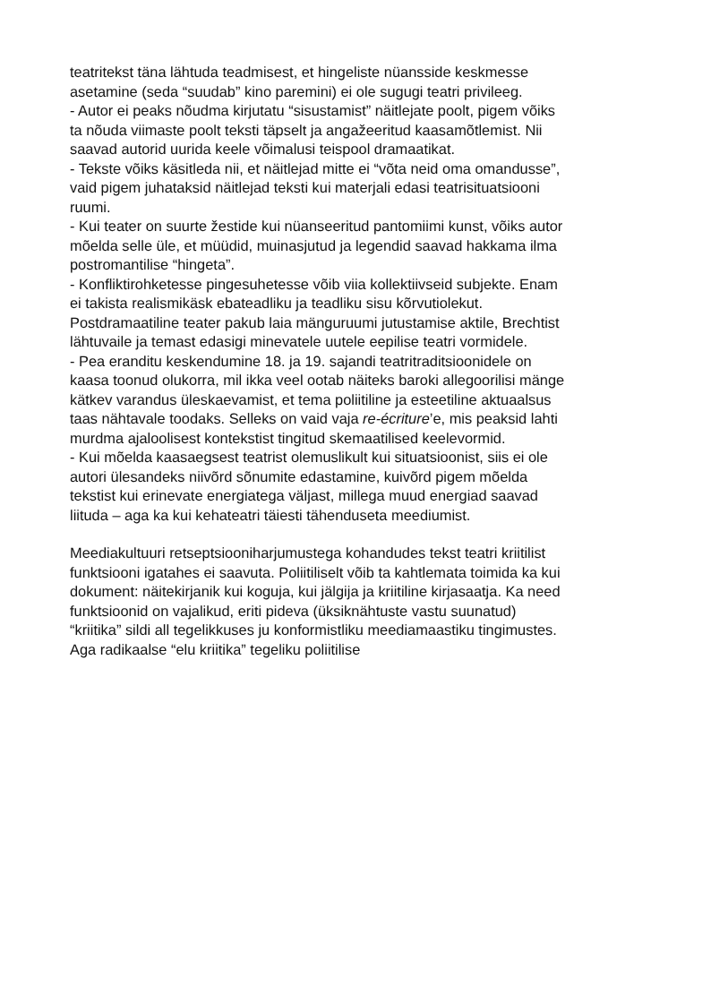teatritekst täna lähtuda teadmisest, et hingeliste nüansside keskmesse asetamine (seda “suudab” kino paremini) ei ole sugugi teatri privileeg.
- Autor ei peaks nõudma kirjutatu “sisustamist” näitlejate poolt, pigem võiks ta nõuda viimaste poolt teksti täpselt ja angažeeritud kaasamõtlemist. Nii saavad autorid uurida keele võimalusi teispool dramaatikat.
- Tekste võiks käsitleda nii, et näitlejad mitte ei “võta neid oma omandusse”, vaid pigem juhataksid näitlejad teksti kui materjali edasi teatrisituatsiooni ruumi.
- Kui teater on suurte žestide kui nüanseeritud pantomiimi kunst, võiks autor mõelda selle üle, et müüdid, muinasjutud ja legendid saavad hakkama ilma postromantilise “hingeta”.
- Konfliktirohketesse pingesuhetesse võib viia kollektiivseid subjekte. Enam ei takista realismikäsk ebateadliku ja teadliku sisu kõrvutiolekut. Postdramaatiline teater pakub laia mänguruumi jutustamise aktile, Brechtist lähtuvaile ja temast edasigi minevatele uutele eepilise teatri vormidele.
- Pea eranditu keskendumine 18. ja 19. sajandi teatritraditsioonidele on kaasa toonud olukorra, mil ikka veel ootab näiteks baroki allegoorilisi mänge kätkev varandus üleskaevamist, et tema poliitiline ja esteetiline aktuaalsus taas nähtavale toodaks. Selleks on vaid vaja re-écriture’e, mis peaksid lahti murdma ajaloolisest kontekstist tingitud skemaatilised keelevormid.
- Kui mõelda kaasaegsest teatrist olemuslikult kui situatsioonist, siis ei ole autori ülesandeks niivõrd sõnumite edastamine, kuivõrd pigem mõelda tekstist kui erinevate energiatega väljast, millega muud energiad saavad liituda – aga ka kui kehateatri täiesti tähenduseta meediumist.
Meediakultuuri retseptsiooniharjumustega kohandudes tekst teatri kriitilist funktsiooni igatahes ei saavuta. Poliitiliselt võib ta kahtlemata toimida ka kui dokument: näitekirjanik kui koguja, kui jälgija ja kriitiline kirjasaatja. Ka need funktsioonid on vajalikud, eriti pideva (üksiknähtuste vastu suunatud) “kriitika” sildi all tegelikkuses ju konformistliku meediamaastiku tingimustes. Aga radikaalse “elu kriitika” tegeliku poliitilise